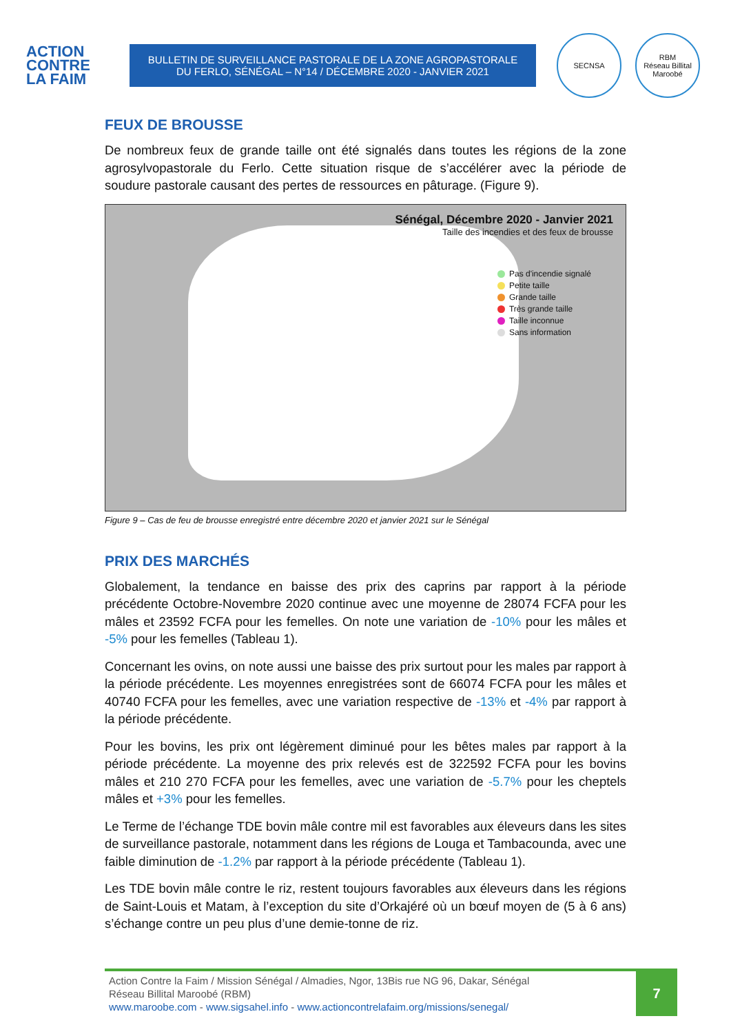ACTION
CONTRE
LA FAIM
BULLETIN DE SURVEILLANCE PASTORALE DE LA ZONE AGROPASTORALE
DU FERLO, SÉNÉGAL – N°14 / DÉCEMBRE 2020 - JANVIER 2021
SECNSA RBM
Réseau Billital Maroobé
FEUX DE BROUSSE
De nombreux feux de grande taille ont été signalés dans toutes les régions de la zone agrosylvopastorale du Ferlo. Cette situation risque de s’accélérer avec la période de soudure pastorale causant des pertes de ressources en pâturage. (Figure 9).
Sénégal, Décembre 2020 - Janvier 2021
Taille des incendies et des feux de brousse
Pas d'incendie signalé
Petite taille
Grande taille
Très grande taille
Taille inconnue
Sans information
Figure 9 – Cas de feu de brousse enregistré entre décembre 2020 et janvier 2021 sur le Sénégal
PRIX DES MARCHÉS
Globalement, la tendance en baisse des prix des caprins par rapport à la période précédente Octobre-Novembre 2020 continue avec une moyenne de 28074 FCFA pour les mâles et 23592 FCFA pour les femelles. On note une variation de -10% pour les mâles et -5% pour les femelles (Tableau 1).
Concernant les ovins, on note aussi une baisse des prix surtout pour les males par rapport à la période précédente. Les moyennes enregistrées sont de 66074 FCFA pour les mâles et 40740 FCFA pour les femelles, avec une variation respective de -13% et -4% par rapport à la période précédente.
Pour les bovins, les prix ont légèrement diminué pour les bêtes males par rapport à la période précédente. La moyenne des prix relevés est de 322592 FCFA pour les bovins mâles et 210 270 FCFA pour les femelles, avec une variation de -5.7% pour les cheptels mâles et +3% pour les femelles.
Le Terme de l’échange TDE bovin mâle contre mil est favorables aux éleveurs dans les sites de surveillance pastorale, notamment dans les régions de Louga et Tambacounda, avec une faible diminution de -1.2% par rapport à la période précédente (Tableau 1).
Les TDE bovin mâle contre le riz, restent toujours favorables aux éleveurs dans les régions de Saint-Louis et Matam, à l’exception du site d’Orkajéré où un bœuf moyen de (5 à 6 ans) s’échange contre un peu plus d’une demie-tonne de riz.
Action Contre la Faim / Mission Sénégal / Almadies, Ngor, 13Bis rue NG 96, Dakar, Sénégal
Réseau Billital Maroobé (RBM)
www.maroobe.com - www.sigsahel.info - www.actioncontrelafaim.org/missions/senegal/
7